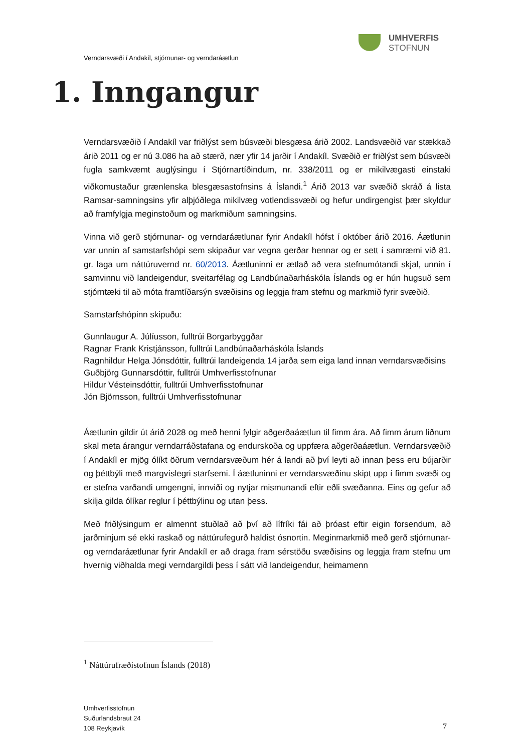UMHVERFIS
STOFNUN
Verndarsvæði í Andakíl, stjórnunar- og verndaráætlun
1. Inngangur
Verndarsvæðið í Andakíl var friðlýst sem búsvæði blesgæsa árið 2002. Landsvæðið var stækkað árið 2011 og er nú 3.086 ha að stærð, nær yfir 14 jarðir í Andakíl. Svæðið er friðlýst sem búsvæði fugla samkvæmt auglýsingu í Stjórnartíðindum, nr. 338/2011 og er mikilvægasti einstaki viðkomustaður grænlenska blesgæsastofnsins á Íslandi.<sup>1</sup> Árið 2013 var svæðið skráð á lista Ramsar-samningsins yfir alþjóðlega mikilvæg votlendissvæði og hefur undirgengist þær skyldur að framfylgja meginstoðum og markmiðum samningsins.
Vinna við gerð stjórnunar- og verndaráætlunar fyrir Andakíl hófst í október árið 2016. Áætlunin var unnin af samstarfshópi sem skipaður var vegna gerðar hennar og er sett í samræmi við 81. gr. laga um náttúruvernd nr. 60/2013. Áætluninni er ætlað að vera stefnumótandi skjal, unnin í samvinnu við landeigendur, sveitarfélag og Landbúnaðarháskóla Íslands og er hún hugsuð sem stjórntæki til að móta framtíðarsýn svæðisins og leggja fram stefnu og markmið fyrir svæðið.
Samstarfshópinn skipuðu:
Gunnlaugur A. Júlíusson, fulltrúi Borgarbyggðar
Ragnar Frank Kristjánsson, fulltrúi Landbúnaðarháskóla Íslands
Ragnhildur Helga Jónsdóttir, fulltrúi landeigenda 14 jarða sem eiga land innan verndarsvæðisins
Guðbjörg Gunnarsdóttir, fulltrúi Umhverfisstofnunar
Hildur Vésteinsdóttir, fulltrúi Umhverfisstofnunar
Jón Björnsson, fulltrúi Umhverfisstofnunar
Áætlunin gildir út árið 2028 og með henni fylgir aðgerðaáætlun til fimm ára. Að fimm árum liðnum skal meta árangur verndarráðstafana og endurskoða og uppfæra aðgerðaáætlun. Verndarsvæðið í Andakíl er mjög ólíkt öðrum verndarsvæðum hér á landi að því leyti að innan þess eru bújarðir og þéttbýli með margvíslegri starfsemi. Í áætluninni er verndarsvæðinu skipt upp í fimm svæði og er stefna varðandi umgengni, innviði og nytjar mismunandi eftir eðli svæðanna. Eins og gefur að skilja gilda ólíkar reglur í þéttbýlinu og utan þess.
Með friðlýsingum er almennt stuðlað að því að lífríki fái að þróast eftir eigin forsendum, að jarðminjum sé ekki raskað og náttúrufegurð haldist ósnortin. Meginmarkmið með gerð stjórnunar- og verndaráætlunar fyrir Andakíl er að draga fram sérstöðu svæðisins og leggja fram stefnu um hvernig viðhalda megi verndargildi þess í sátt við landeigendur, heimamenn
<sup>1</sup> Náttúrufræðistofnun Íslands (2018)
Umhverfisstofnun
Suðurlandsbraut 24
108 Reykjavík
7